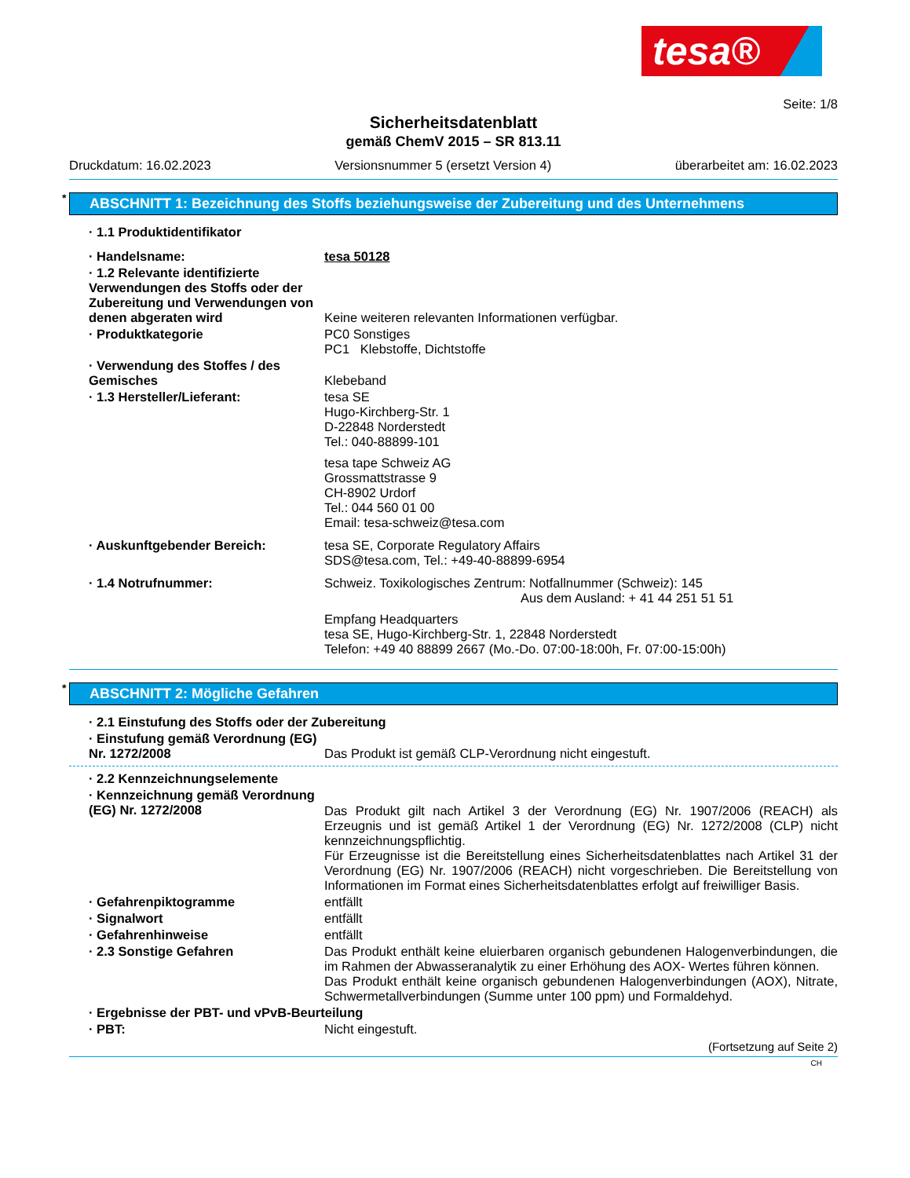tesa®
Seite: 1/8
Sicherheitsdatenblatt
gemäß ChemV 2015 – SR 813.11
Druckdatum: 16.02.2023 Versionsnummer 5 (ersetzt Version 4) überarbeitet am: 16.02.2023
* ABSCHNITT 1: Bezeichnung des Stoffs beziehungsweise der Zubereitung und des Unternehmens
· 1.1 Produktidentifikator
· Handelsname: tesa 50128
· 1.2 Relevante identifizierte Verwendungen des Stoffs oder der Zubereitung und Verwendungen von denen abgeraten wird
Keine weiteren relevanten Informationen verfügbar.
· Produktkategorie PC0 Sonstiges
PC1 Klebstoffe, Dichtstoffe
· Verwendung des Stoffes / des Gemisches
Klebeband
· 1.3 Hersteller/Lieferant: tesa SE
Hugo-Kirchberg-Str. 1
D-22848 Norderstedt
Tel.: 040-88899-101
tesa tape Schweiz AG
Grossmattstrasse 9
CH-8902 Urdorf
Tel.: 044 560 01 00
Email: tesa-schweiz@tesa.com
· Auskunftgebender Bereich: tesa SE, Corporate Regulatory Affairs
SDS@tesa.com, Tel.: +49-40-88899-6954
· 1.4 Notrufnummer: Schweiz. Toxikologisches Zentrum: Notfallnummer (Schweiz): 145
Aus dem Ausland: + 41 44 251 51 51
Empfang Headquarters
tesa SE, Hugo-Kirchberg-Str. 1, 22848 Norderstedt
Telefon: +49 40 88899 2667 (Mo.-Do. 07:00-18:00h, Fr. 07:00-15:00h)
* ABSCHNITT 2: Mögliche Gefahren
· 2.1 Einstufung des Stoffs oder der Zubereitung
· Einstufung gemäß Verordnung (EG) Nr. 1272/2008
Das Produkt ist gemäß CLP-Verordnung nicht eingestuft.
· 2.2 Kennzeichnungselemente
· Kennzeichnung gemäß Verordnung (EG) Nr. 1272/2008
Das Produkt gilt nach Artikel 3 der Verordnung (EG) Nr. 1907/2006 (REACH) als Erzeugnis und ist gemäß Artikel 1 der Verordnung (EG) Nr. 1272/2008 (CLP) nicht kennzeichnungspflichtig.
Für Erzeugnisse ist die Bereitstellung eines Sicherheitsdatenblattes nach Artikel 31 der Verordnung (EG) Nr. 1907/2006 (REACH) nicht vorgeschrieben. Die Bereitstellung von Informationen im Format eines Sicherheitsdatenblattes erfolgt auf freiwilliger Basis.
· Gefahrenpiktogramme entfällt
· Signalwort entfällt
· Gefahrenhinweise entfällt
· 2.3 Sonstige Gefahren Das Produkt enthält keine eluierbaren organisch gebundenen Halogenverbindungen, die im Rahmen der Abwasseranalytik zu einer Erhöhung des AOX- Wertes führen können.
Das Produkt enthält keine organisch gebundenen Halogenverbindungen (AOX), Nitrate, Schwermetallverbindungen (Summe unter 100 ppm) und Formaldehyd.
· Ergebnisse der PBT- und vPvB-Beurteilung
· PBT: Nicht eingestuft.
(Fortsetzung auf Seite 2)
CH